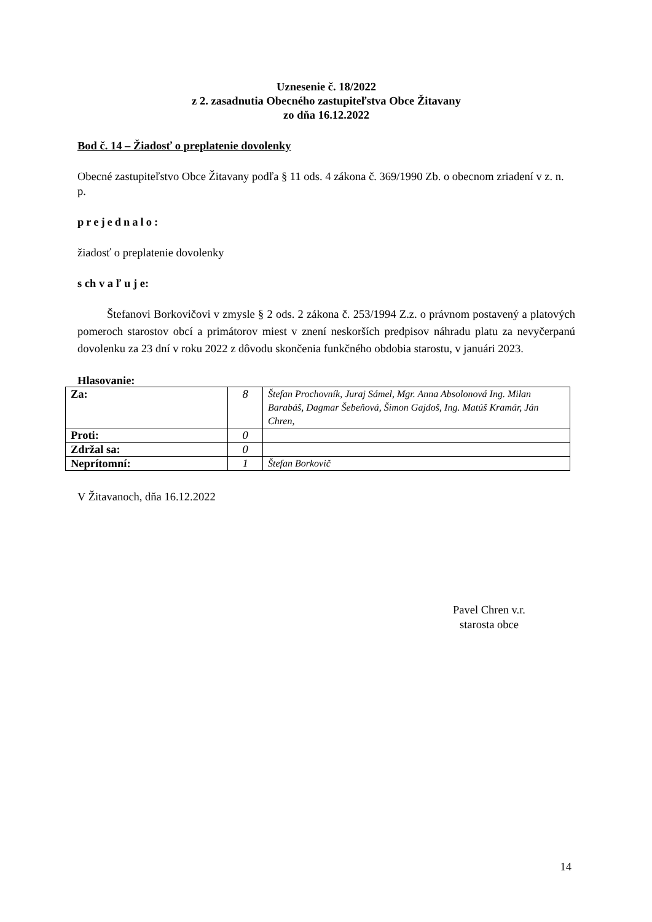Uznesenie č. 18/2022
z 2. zasadnutia Obecného zastupiteľstva Obce Žitavany
zo dňa 16.12.2022
Bod č. 14 – Žiadosť o preplatenie dovolenky
Obecné zastupiteľstvo Obce Žitavany podľa § 11 ods. 4 zákona č. 369/1990 Zb. o obecnom zriadení v z. n. p.
prejednalo:
žiadosť o preplatenie dovolenky
s ch v a ľ u j e:
Štefanovi Borkovičovi v zmysle § 2 ods. 2 zákona č. 253/1994 Z.z. o právnom postavený a platových pomeroch starostov obcí a primátorov miest v znení neskorších predpisov náhradu platu za nevyčerpanú dovolenku za 23 dní v roku 2022 z dôvodu skončenia funkčného obdobia starostu, v januári 2023.
Hlasovanie:
| Za: | 8 | Štefan Prochovník, Juraj Sámel, Mgr. Anna Absolonová Ing. Milan Barabáš, Dagmar Šebeňová, Šimon Gajdoš, Ing. Matúš Kramár, Ján Chren, |
| Proti: | 0 | |
| Zdržal sa: | 0 | |
| Neprítomní: | 1 | Štefan Borkovič |
V Žitavanoch, dňa 16.12.2022
Pavel Chren v.r.
starosta obce
14